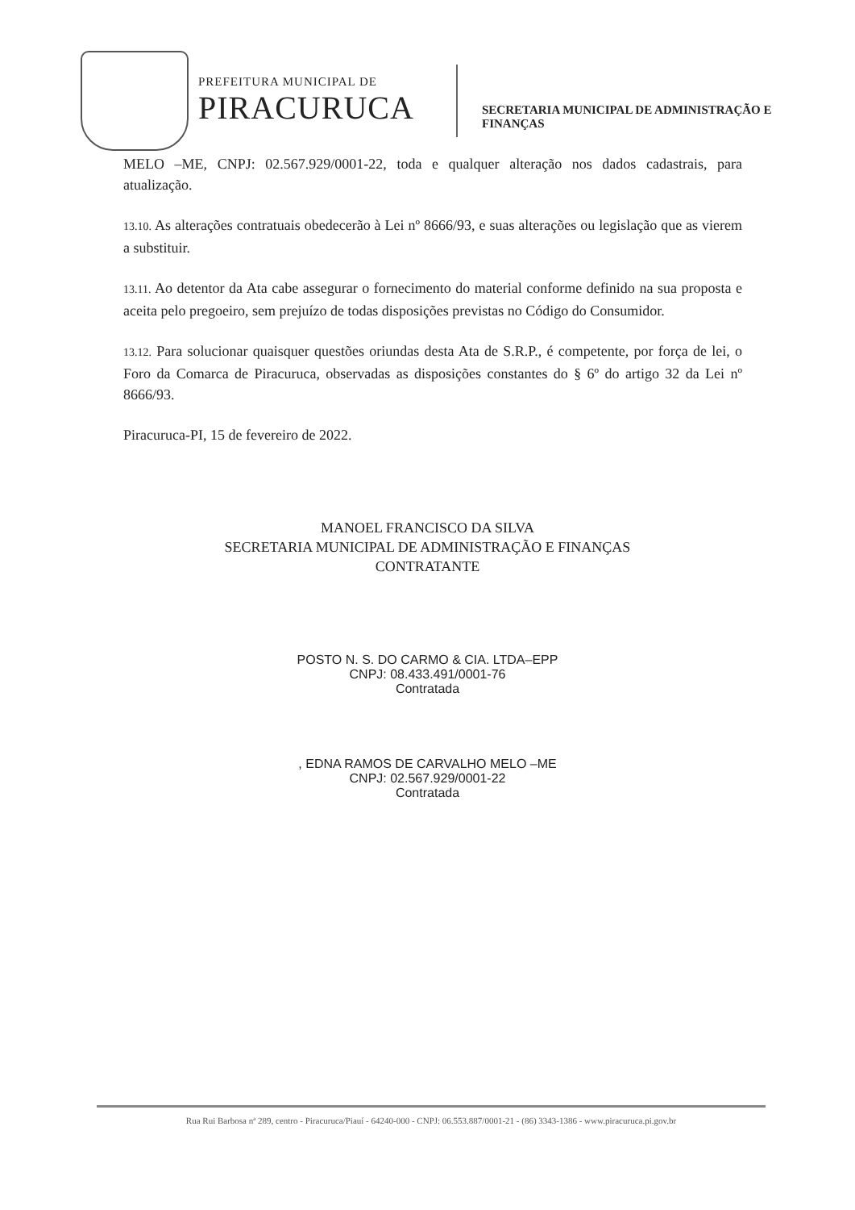PREFEITURA MUNICIPAL DE
PIRACURUCA
SECRETARIA MUNICIPAL DE ADMINISTRAÇÃO E
FINANÇAS
MELO –ME, CNPJ: 02.567.929/0001-22, toda e qualquer alteração nos dados cadastrais, para atualização.
13.10. As alterações contratuais obedecerão à Lei nº 8666/93, e suas alterações ou legislação que as vierem a substituir.
13.11. Ao detentor da Ata cabe assegurar o fornecimento do material conforme definido na sua proposta e aceita pelo pregoeiro, sem prejuízo de todas disposições previstas no Código do Consumidor.
13.12. Para solucionar quaisquer questões oriundas desta Ata de S.R.P., é competente, por força de lei, o Foro da Comarca de Piracuruca, observadas as disposições constantes do § 6º do artigo 32 da Lei nº 8666/93.
Piracuruca-PI, 15 de fevereiro de 2022.
MANOEL FRANCISCO DA SILVA
SECRETARIA MUNICIPAL DE ADMINISTRAÇÃO E FINANÇAS
CONTRATANTE
POSTO N. S. DO CARMO & CIA. LTDA–EPP
CNPJ: 08.433.491/0001-76
Contratada
, EDNA RAMOS DE CARVALHO MELO –ME
CNPJ: 02.567.929/0001-22
Contratada
Rua Rui Barbosa nª 289, centro - Piracuruca/Piauí - 64240-000 - CNPJ: 06.553.887/0001-21 - (86) 3343-1386 - www.piracuruca.pi.gov.br